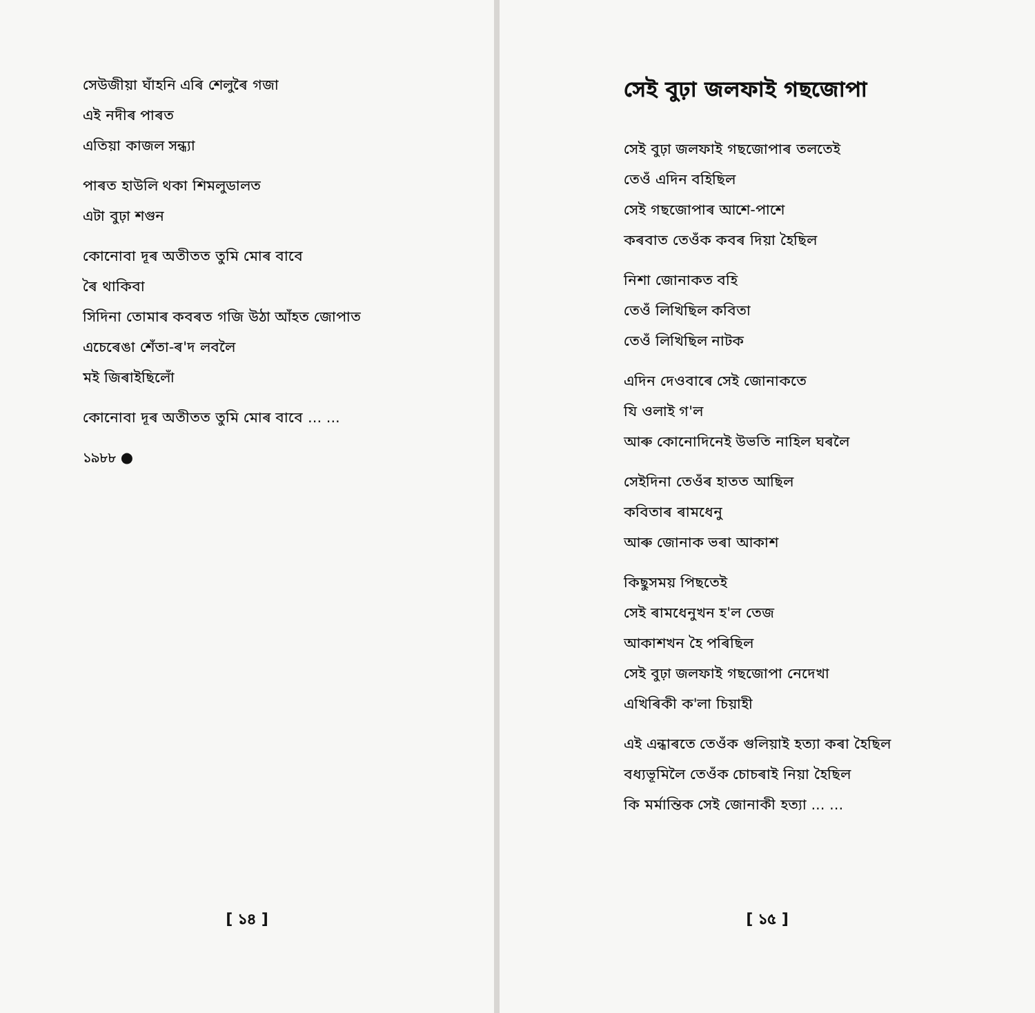সেউজীয়া ঘাঁহনি এৰি শেলুৰৈ গজা
এই নদীৰ পাৰত
এতিয়া কাজল সন্ধ্যা
পাৰত হাউলি থকা শিমলুডালত
এটা বুঢ়া শগুন
কোনোবা দূৰ অতীতত তুমি মোৰ বাবে
ৰৈ থাকিবা
সিদিনা তোমাৰ কবৰত গজি উঠা আঁহত জোপাত
এচেৰেঙা শেঁতা-ৰ'দ লবলৈ
মই জিৰাইছিলোঁ
কোনোবা দূৰ অতীতত তুমি মোৰ বাবে ... ...
১৯৮৮ ●
[ ১৪ ]
সেই বুঢ়া জলফাই গছজোপা
সেই বুঢ়া জলফাই গছজোপাৰ তলতেই
তেওঁ এদিন বহিছিল
সেই গছজোপাৰ আশে-পাশে
কৰবাত তেওঁক কবৰ দিয়া হৈছিল
নিশা জোনাকত বহি
তেওঁ লিখিছিল কবিতা
তেওঁ লিখিছিল নাটক
এদিন দেওবাৰে সেই জোনাকতে
যি ওলাই গ'ল
আৰু কোনোদিনেই উভতি নাহিল ঘৰলৈ
সেইদিনা তেওঁৰ হাতত আছিল
কবিতাৰ ৰামধেনু
আৰু জোনাক ভৰা আকাশ
কিছুসময় পিছতেই
সেই ৰামধেনুখন হ'ল তেজ
আকাশখন হৈ পৰিছিল
সেই বুঢ়া জলফাই গছজোপা নেদেখা
এখিৰিকী ক'লা চিয়াহী
এই এন্ধাৰতে তেওঁক গুলিয়াই হত্যা কৰা হৈছিল
বধ্যভূমিলৈ তেওঁক চোচৰাই নিয়া হৈছিল
কি মৰ্মান্তিক সেই জোনাকী হত্যা ... ...
[ ১৫ ]